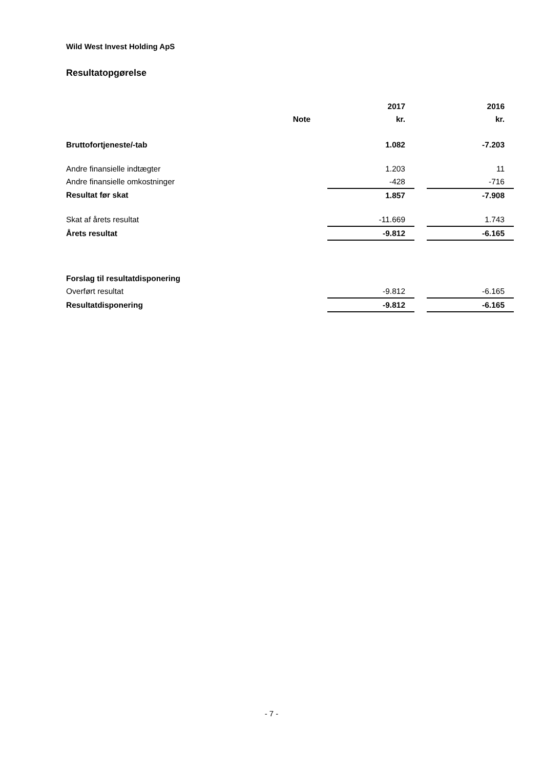Wild West Invest Holding ApS
Resultatopgørelse
| | | 2017 | | 2016 |
| --- | --- | --- | --- | --- |
| | Note | kr. | | kr. |
| Bruttofortjeneste/-tab | | 1.082 | | -7.203 |
| Andre finansielle indtægter | | 1.203 | | 11 |
| Andre finansielle omkostninger | | -428 | | -716 |
| Resultat før skat | | 1.857 | | -7.908 |
| Skat af årets resultat | | -11.669 | | 1.743 |
| Årets resultat | | -9.812 | | -6.165 |
| Forslag til resultatdisponering | | | | |
| Overført resultat | | -9.812 | | -6.165 |
| Resultatdisponering | | -9.812 | | -6.165 |
- 7 -